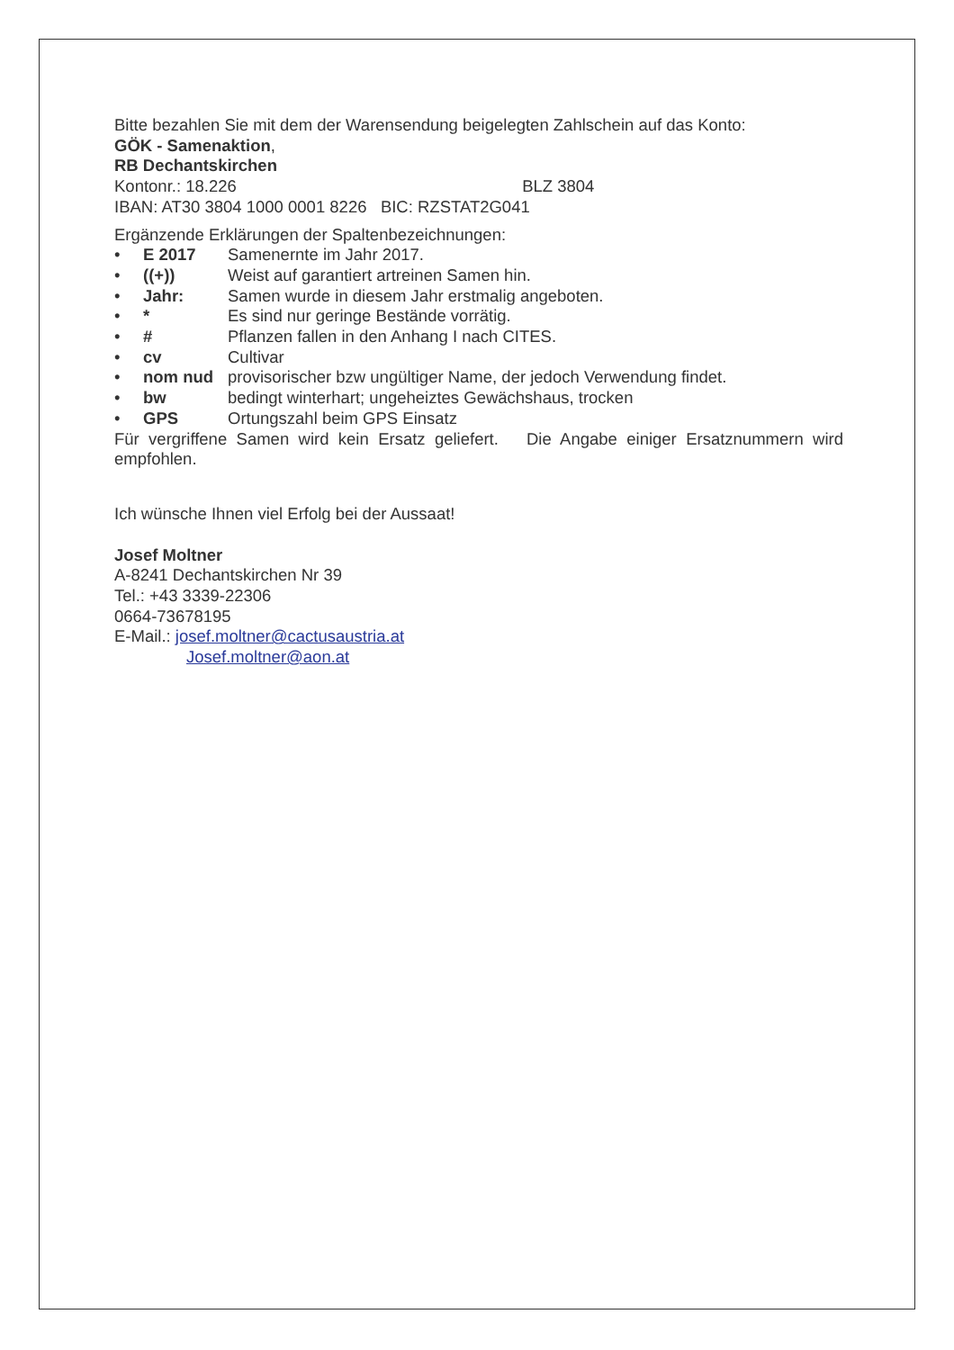Bitte bezahlen Sie mit dem der Warensendung beigelegten Zahlschein auf das Konto:
GÖK - Samenaktion,
RB Dechantskirchen
Kontonr.: 18.226 BLZ 3804
IBAN: AT30 3804 1000 0001 8226 BIC: RZSTAT2G041
Ergänzende Erklärungen der Spaltenbezeichnungen:
• E 2017 Samenernte im Jahr 2017.
• ((+)) Weist auf garantiert artreinen Samen hin.
• Jahr: Samen wurde in diesem Jahr erstmalig angeboten.
• * Es sind nur geringe Bestände vorrätig.
• # Pflanzen fallen in den Anhang I nach CITES.
• cv Cultivar
• nom nud provisorischer bzw ungültiger Name, der jedoch Verwendung findet.
• bw bedingt winterhart; ungeheiztes Gewächshaus, trocken
• GPS Ortungszahl beim GPS Einsatz
Für vergriffene Samen wird kein Ersatz geliefert. Die Angabe einiger Ersatznummern wird empfohlen.
Ich wünsche Ihnen viel Erfolg bei der Aussaat!
Josef Moltner
A-8241 Dechantskirchen Nr 39
Tel.: +43 3339-22306
0664-73678195
E-Mail.: josef.moltner@cactusaustria.at
Josef.moltner@aon.at